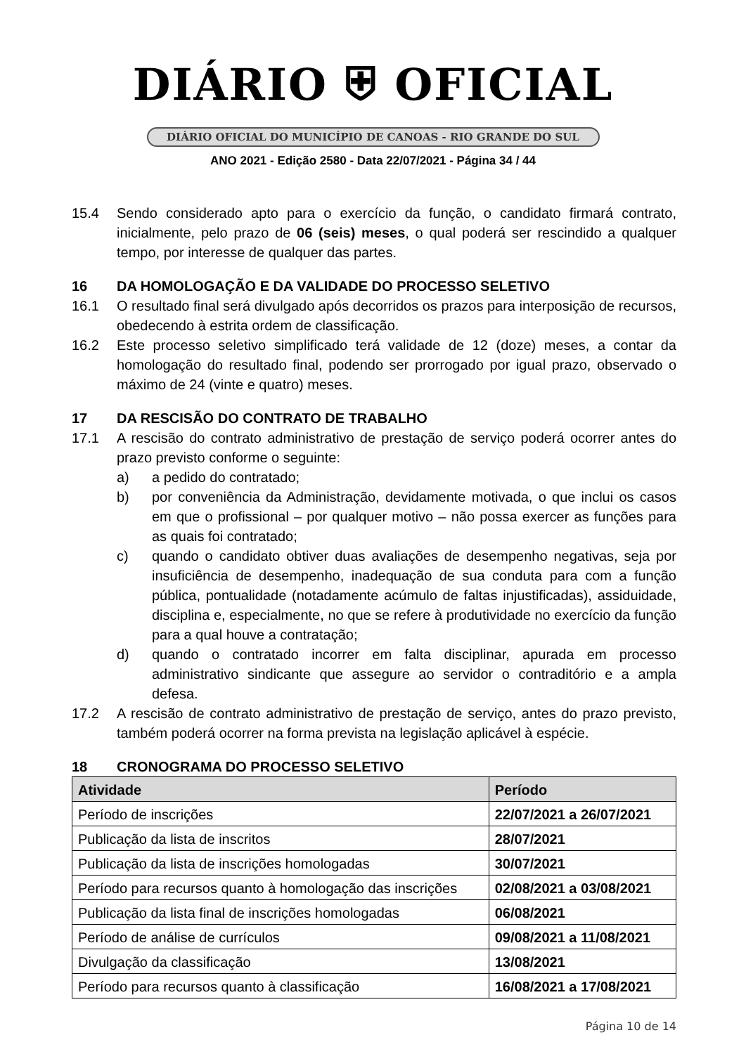DIÁRIO ⛨ OFICIAL
DIÁRIO OFICIAL DO MUNICÍPIO DE CANOAS - RIO GRANDE DO SUL
ANO 2021 - Edição 2580 - Data 22/07/2021 - Página 34 / 44
15.4 Sendo considerado apto para o exercício da função, o candidato firmará contrato, inicialmente, pelo prazo de 06 (seis) meses, o qual poderá ser rescindido a qualquer tempo, por interesse de qualquer das partes.
16 DA HOMOLOGAÇÃO E DA VALIDADE DO PROCESSO SELETIVO
16.1 O resultado final será divulgado após decorridos os prazos para interposição de recursos, obedecendo à estrita ordem de classificação.
16.2 Este processo seletivo simplificado terá validade de 12 (doze) meses, a contar da homologação do resultado final, podendo ser prorrogado por igual prazo, observado o máximo de 24 (vinte e quatro) meses.
17 DA RESCISÃO DO CONTRATO DE TRABALHO
17.1 A rescisão do contrato administrativo de prestação de serviço poderá ocorrer antes do prazo previsto conforme o seguinte:
a) a pedido do contratado;
b) por conveniência da Administração, devidamente motivada, o que inclui os casos em que o profissional – por qualquer motivo – não possa exercer as funções para as quais foi contratado;
c) quando o candidato obtiver duas avaliações de desempenho negativas, seja por insuficiência de desempenho, inadequação de sua conduta para com a função pública, pontualidade (notadamente acúmulo de faltas injustificadas), assiduidade, disciplina e, especialmente, no que se refere à produtividade no exercício da função para a qual houve a contratação;
d) quando o contratado incorrer em falta disciplinar, apurada em processo administrativo sindicante que assegure ao servidor o contraditório e a ampla defesa.
17.2 A rescisão de contrato administrativo de prestação de serviço, antes do prazo previsto, também poderá ocorrer na forma prevista na legislação aplicável à espécie.
18 CRONOGRAMA DO PROCESSO SELETIVO
| Atividade | Período |
| --- | --- |
| Período de inscrições | 22/07/2021 a 26/07/2021 |
| Publicação da lista de inscritos | 28/07/2021 |
| Publicação da lista de inscrições homologadas | 30/07/2021 |
| Período para recursos quanto à homologação das inscrições | 02/08/2021 a 03/08/2021 |
| Publicação da lista final de inscrições homologadas | 06/08/2021 |
| Período de análise de currículos | 09/08/2021 a 11/08/2021 |
| Divulgação da classificação | 13/08/2021 |
| Período para recursos quanto à classificação | 16/08/2021 a 17/08/2021 |
Página 10 de 14